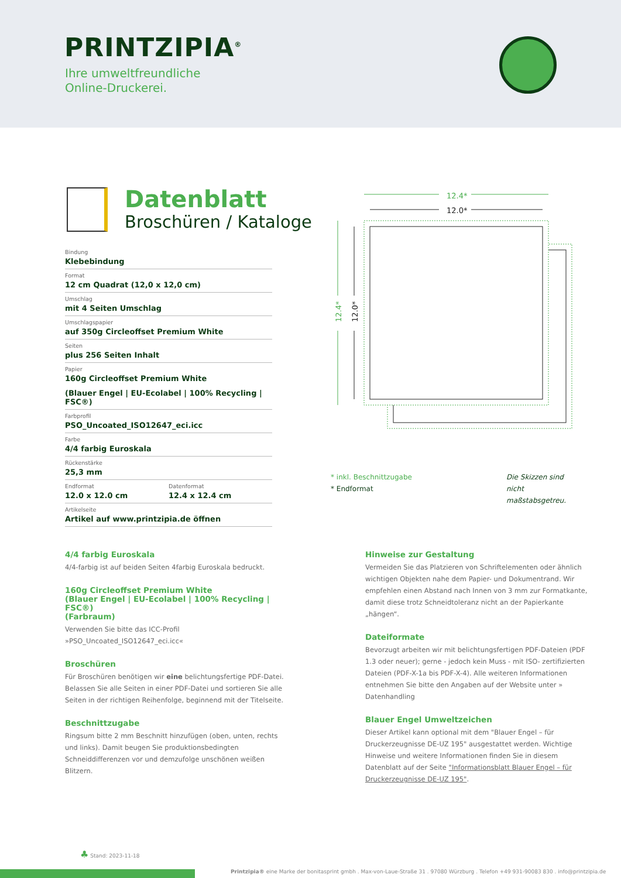PRINTZIPIA<sup>®</sup>
Ihre umweltfreundliche
Online-Druckerei.
Datenblatt
Broschüren / Kataloge
Bindung
Klebebindung
Format
12 cm Quadrat (12,0 x 12,0 cm)
Umschlag
mit 4 Seiten Umschlag
Umschlagspapier
auf 350g Circleoffset Premium White
Seiten
plus 256 Seiten Inhalt
Papier
160g Circleoffset Premium White
(Blauer Engel | EU-Ecolabel | 100% Recycling | FSC®)
Farbprofil
PSO_Uncoated_ISO12647_eci.icc
Farbe
4/4 farbig Euroskala
Rückenstärke
25,3 mm
Endformat
12.0 x 12.0 cm
Datenformat
12.4 x 12.4 cm
Artikelseite
Artikel auf www.printzipia.de öffnen
12.4*
12.0*
12.4*
12.0*
* inkl. Beschnittzugabe
* Endformat
Die Skizzen sind nicht maßstabsgetreu.
4/4 farbig Euroskala
4/4-farbig ist auf beiden Seiten 4farbig Euroskala bedruckt.
160g Circleoffset Premium White
(Blauer Engel | EU-Ecolabel | 100% Recycling | FSC®)
(Farbraum)
Verwenden Sie bitte das ICC-Profil »PSO_Uncoated_ISO12647_eci.icc«
Broschüren
Für Broschüren benötigen wir eine belichtungsfertige PDF-Datei. Belassen Sie alle Seiten in einer PDF-Datei und sortieren Sie alle Seiten in der richtigen Reihenfolge, beginnend mit der Titelseite.
Beschnittzugabe
Ringsum bitte 2 mm Beschnitt hinzufügen (oben, unten, rechts und links). Damit beugen Sie produktionsbedingten Schneiddifferenzen vor und demzufolge unschönen weißen Blitzern.
Hinweise zur Gestaltung
Vermeiden Sie das Platzieren von Schriftelementen oder ähnlich wichtigen Objekten nahe dem Papier- und Dokumentrand. Wir empfehlen einen Abstand nach Innen von 3 mm zur Formatkante, damit diese trotz Schneidtoleranz nicht an der Papierkante „hängen“.
Dateiformate
Bevorzugt arbeiten wir mit belichtungsfertigen PDF-Dateien (PDF 1.3 oder neuer); gerne - jedoch kein Muss - mit ISO- zertifizierten Dateien (PDF-X-1a bis PDF-X-4). Alle weiteren Informationen entnehmen Sie bitte den Angaben auf der Website unter » Datenhandling
Blauer Engel Umweltzeichen
Dieser Artikel kann optional mit dem "Blauer Engel – für Druckerzeugnisse DE-UZ 195" ausgestattet werden. Wichtige Hinweise und weitere Informationen finden Sie in diesem Datenblatt auf der Seite "Informationsblatt Blauer Engel – für Druckerzeugnisse DE-UZ 195".
♣ Stand: 2023-11-18
Printzipia® eine Marke der bonitasprint gmbh . Max-von-Laue-Straße 31 . 97080 Würzburg . Telefon +49 931-90083 830 . info@printzipia.de